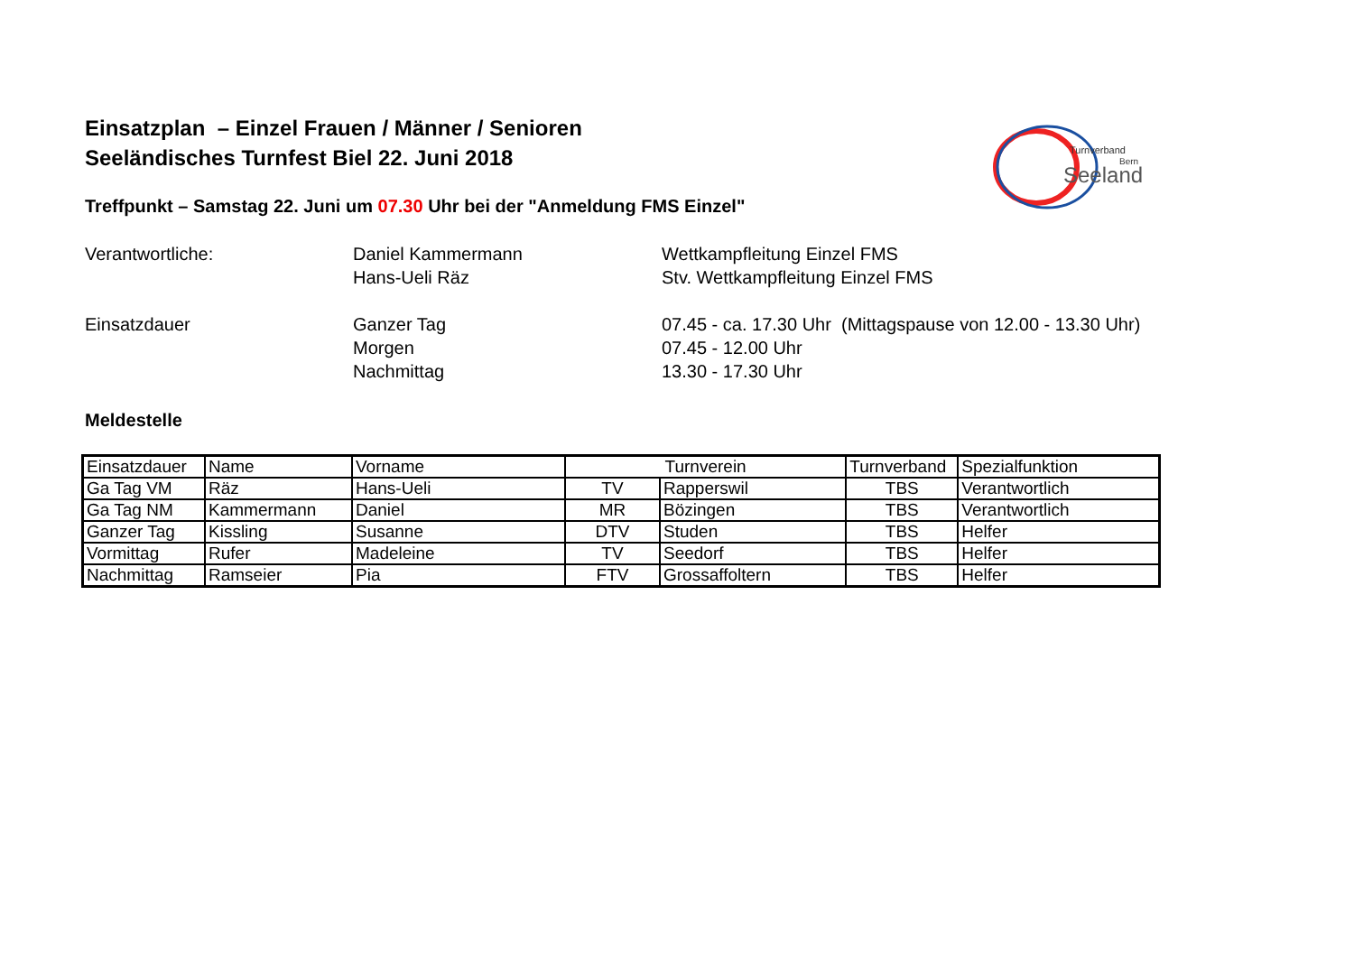Turnverband
Bern
Seeland
Einsatzplan – Einzel Frauen / Männer / Senioren
Seeländisches Turnfest Biel 22. Juni 2018
Treffpunkt – Samstag 22. Juni um 07.30 Uhr bei der "Anmeldung FMS Einzel"
Verantwortliche:
Daniel Kammermann
Wettkampfleitung Einzel FMS
Hans-Ueli Räz
Stv. Wettkampfleitung Einzel FMS
Einsatzdauer
Ganzer Tag
07.45 - ca. 17.30 Uhr (Mittagspause von 12.00 - 13.30 Uhr)
Morgen
07.45 - 12.00 Uhr
Nachmittag
13.30 - 17.30 Uhr
Meldestelle
| Einsatzdauer | Name | Vorname | Turnverein | | Turnverband | Spezialfunktion |
| Ga Tag VM | Räz | Hans-Ueli | TV | Rapperswil | TBS | Verantwortlich |
| Ga Tag NM | Kammermann | Daniel | MR | Bözingen | TBS | Verantwortlich |
| Ganzer Tag | Kissling | Susanne | DTV | Studen | TBS | Helfer |
| Vormittag | Rufer | Madeleine | TV | Seedorf | TBS | Helfer |
| Nachmittag | Ramseier | Pia | FTV | Grossaffoltern | TBS | Helfer |